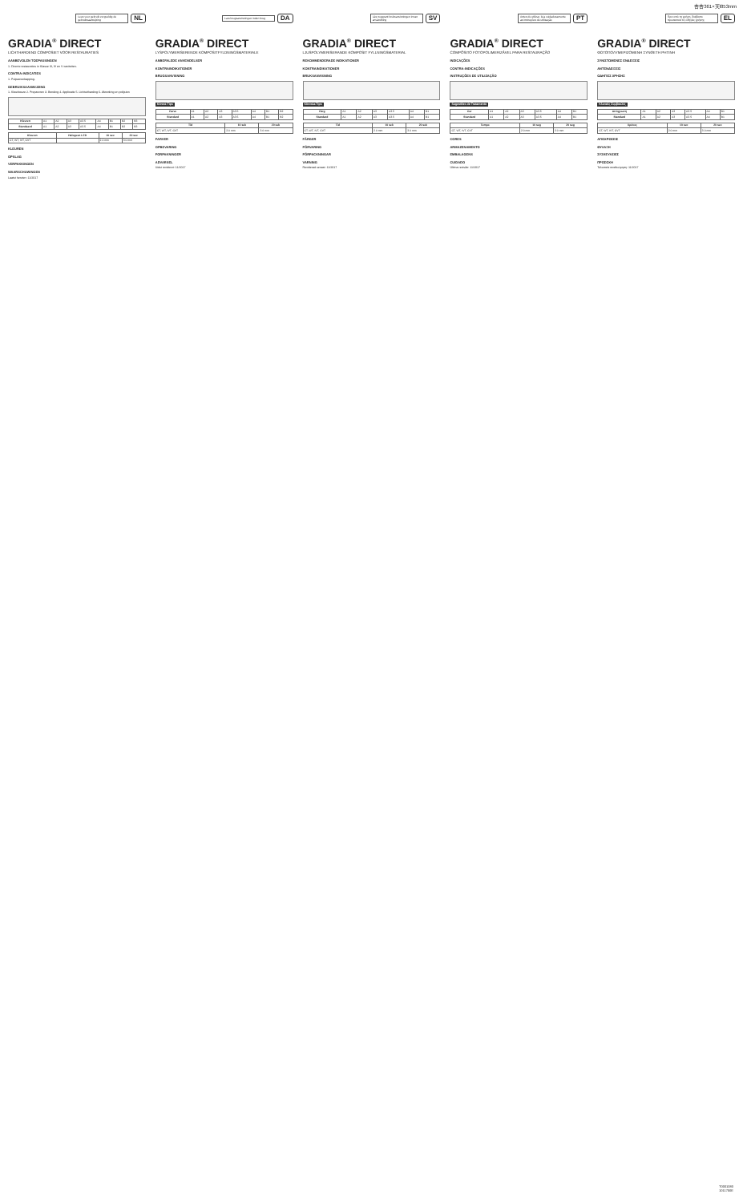杏杏361×天l853mm
Lees voor gebruik zorgvuldig de gebruiksaanwijzing
NL
GRADIA<sup>®</sup> DIRECT
LICHTHARDEND COMPOSIET VOOR RESTAURATIES
AANBEVOLEN TOEPASSINGEN
1. Directe restauraties in Klasse III, IV en V caviteiten.
CONTRA-INDICATIES
1. Pulpaoverkapping.
GEBRUIKSAANWIJZING
1. Kleurkeuze 2. Prepareren 3. Bonding 4. Applicatie 5. Lichtuitharding 6. Afwerking en polijsten
| Kleuren | A1 | A2 | A3 | A3.5 | A4 | B1 | B2 | B3 |
| Standaard | A1 | A2 | A3 | A3.5 | A4 | B1 | B2 | B3 |
| Kleuren | Halogeen LED | 10 sec | 20 sec |
| --- | --- | --- | --- |
| CT, WT, IVT, CVT | | 2.0 mm | 3.0 mm |
KLEUREN
OPSLAG
VERPAKKINGEN
WAARSCHUWINGEN
Laatst herzien: 11/2017
Læs brugsanvisningen inden brug
DA
GRADIA<sup>®</sup> DIRECT
LYSPOLYMERISERENDE KOMPOSITFYLDNINGSMATERIALE
ANBEFALEDE ANVENDELSER
KONTRAINDIKATIONER
BRUGSANVISNING
Klinisk Tips
| Farve | A1 | A2 | A3 | A3.5 | A4 | B1 | B2 |
| Standard | A1 | A2 | A3 | A3.5 | A4 | B1 | B2 |
| Tid | 10 sek | 20 sek |
| --- | --- | --- |
| CT, WT, IVT, CVT | 2.0 mm | 3.0 mm |
FARVER
OPBEVARING
FORPAKNINGER
ADVARSEL
Sidst revideret: 11/2017
Läs noggrant bruksanvisningen innan användning
SV
GRADIA<sup>®</sup> DIRECT
LJUSPOLYMERISERANDE KOMPOSIT FYLLNINGSMATERIAL
REKOMMENDERADE INDIKATIONER
KONTRAINDIKATIONER
BRUKSANVISNING
Kliniska Tips
| Färg | A1 | A2 | A3 | A3.5 | A4 | B1 |
| Standard | A1 | A2 | A3 | A3.5 | A4 | B1 |
| Tid | 10 sek | 20 sek |
| --- | --- | --- |
| CT, WT, IVT, CVT | 2.0 mm | 3.0 mm |
FÄRGER
FÖRVARING
FÖRPACKNINGAR
VARNING
Reviderad senast: 11/2017
Antes de utilizar, leia cuidadosamente as instruções de utilização
PT
GRADIA<sup>®</sup> DIRECT
COMPÓSITO FOTOPOLIMERIZÁVEL PARA RESTAURAÇÃO
INDICAÇÕES
CONTRA-INDICAÇÕES
INSTRUÇÕES DE UTILIZAÇÃO
Sugestões de Tratamento
| Cor | A1 | A2 | A3 | A3.5 | A4 | B1 |
| Standard | A1 | A2 | A3 | A3.5 | A4 | B1 |
| Tempo | 10 seg | 20 seg |
| --- | --- | --- |
| CT, WT, IVT, CVT | 2.0 mm | 3.0 mm |
CORES
ARMAZENAMENTO
EMBALAGENS
CUIDADO
Última revisão: 11/2017
Πριν από τη χρήση, διαβάστε προσεκτικά τις οδηγίες χρήσης
EL
GRADIA<sup>®</sup> DIRECT
ΦΩΤΟΠΟΛΥΜΕΡΙΖΟΜΕΝΗ ΣΥΝΘΕΤΗ ΡΗΤΙΝΗ
ΣΥΝΙΣΤΩΜΕΝΕΣ ΕΝΔΕΙΞΕΙΣ
ΑΝΤΕΝΔΕΙΞΕΙΣ
ΟΔΗΓΙΕΣ ΧΡΗΣΗΣ
Κλινικές Συμβουλές
| Απόχρωση | A1 | A2 | A3 | A3.5 | A4 | B1 |
| Standard | A1 | A2 | A3 | A3.5 | A4 | B1 |
| Χρόνος | 10 sec | 20 sec |
| --- | --- | --- |
| CT, WT, IVT, CVT | 2.0 mm | 3.0 mm |
ΑΠΟΧΡΩΣΕΙΣ
ΦΥΛΑΞΗ
ΣΥΣΚΕΥΑΣΙΕΣ
ΠΡΟΣΟΧΗ
Τελευταία αναθεώρηση: 11/2017
T0001080
1011750E